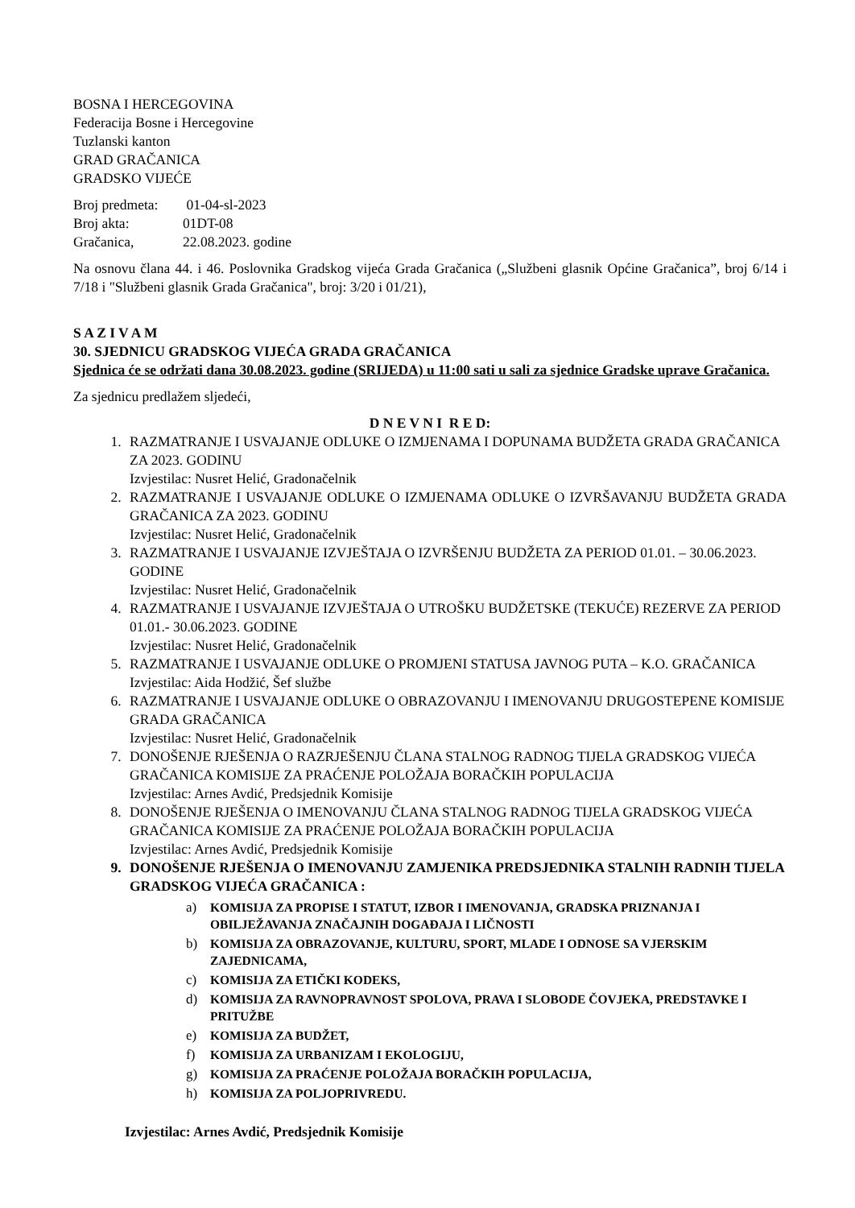BOSNA I HERCEGOVINA
Federacija Bosne i Hercegovine
Tuzlanski kanton
GRAD GRAČANICA
GRADSKO VIJEĆE
| Broj predmeta: | 01-04-sl-2023 |
| Broj akta: | 01DT-08 |
| Gračanica, | 22.08.2023. godine |
Na osnovu člana 44. i 46. Poslovnika Gradskog vijeća Grada Gračanica („Službeni glasnik Općine Gračanica”, broj 6/14 i 7/18 i "Službeni glasnik Grada Gračanica", broj: 3/20 i 01/21),
S A Z I V A M
30. SJEDNICU GRADSKOG VIJEĆA GRADA GRAČANICA
Sjednica će se održati dana 30.08.2023. godine (SRIJEDA) u 11:00 sati u sali za sjednice Gradske uprave Gračanica.
Za sjednicu predlažem sljedeći,
D N E V N I R E D:
1. RAZMATRANJE I USVAJANJE ODLUKE O IZMJENAMA I DOPUNAMA BUDŽETA GRADA GRAČANICA ZA 2023. GODINU
Izvjestilac: Nusret Helić, Gradonačelnik
2. RAZMATRANJE I USVAJANJE ODLUKE O IZMJENAMA ODLUKE O IZVRŠAVANJU BUDŽETA GRADA GRAČANICA ZA 2023. GODINU
Izvjestilac: Nusret Helić, Gradonačelnik
3. RAZMATRANJE I USVAJANJE IZVJEŠTAJA O IZVRŠENJU BUDŽETA ZA PERIOD 01.01. – 30.06.2023. GODINE
Izvjestilac: Nusret Helić, Gradonačelnik
4. RAZMATRANJE I USVAJANJE IZVJEŠTAJA O UTROŠKU BUDŽETSKE (TEKUĆE) REZERVE ZA PERIOD 01.01.- 30.06.2023. GODINE
Izvjestilac: Nusret Helić, Gradonačelnik
5. RAZMATRANJE I USVAJANJE ODLUKE O PROMJENI STATUSA JAVNOG PUTA – K.O. GRAČANICA
Izvjestilac: Aida Hodžić, Šef službe
6. RAZMATRANJE I USVAJANJE ODLUKE O OBRAZOVANJU I IMENOVANJU DRUGOSTEPENE KOMISIJE GRADA GRAČANICA
Izvjestilac: Nusret Helić, Gradonačelnik
7. DONOŠENJE RJEŠENJA O RAZRJEŠENJU ČLANA STALNOG RADNOG TIJELA GRADSKOG VIJEĆA GRAČANICA KOMISIJE ZA PRAĆENJE POLOŽAJA BORAČKIH POPULACIJA
Izvjestilac: Arnes Avdić, Predsjednik Komisije
8. DONOŠENJE RJEŠENJA O IMENOVANJU ČLANA STALNOG RADNOG TIJELA GRADSKOG VIJEĆA GRAČANICA KOMISIJE ZA PRAĆENJE POLOŽAJA BORAČKIH POPULACIJA
Izvjestilac: Arnes Avdić, Predsjednik Komisije
9. DONOŠENJE RJEŠENJA O IMENOVANJU ZAMJENIKA PREDSJEDNIKA STALNIH RADNIH TIJELA GRADSKOG VIJEĆA GRAČANICA :
a) KOMISIJA ZA PROPISE I STATUT, IZBOR I IMENOVANJA, GRADSKA PRIZNANJA I OBILJEŽAVANJA ZNAČAJNIH DOGAĐAJA I LIČNOSTI
b) KOMISIJA ZA OBRAZOVANJE, KULTURU, SPORT, MLADE I ODNOSE SA VJERSKIM ZAJEDNICAMA,
c) KOMISIJA ZA ETIČKI KODEKS,
d) KOMISIJA ZA RAVNOPRAVNOST SPOLOVA, PRAVA I SLOBODE ČOVJEKA, PREDSTAVKE I PRITUŽBE
e) KOMISIJA ZA BUDŽET,
f) KOMISIJA ZA URBANIZAM I EKOLOGIJU,
g) KOMISIJA ZA PRAĆENJE POLOŽAJA BORAČKIH POPULACIJA,
h) KOMISIJA ZA POLJOPRIVREDU.
Izvjestilac: Arnes Avdić, Predsjednik Komisije